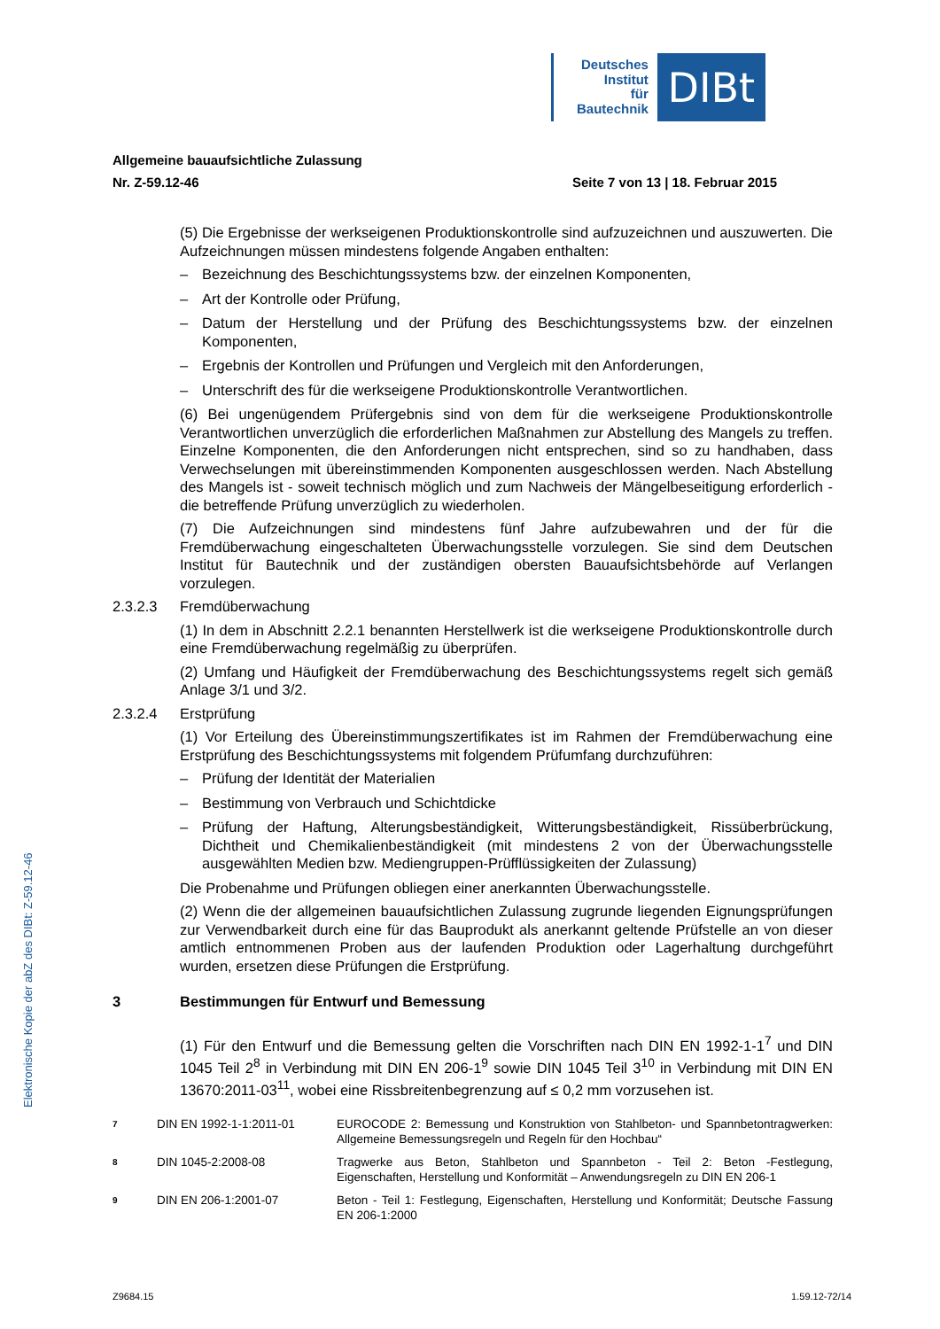Deutsches
Institut
für
Bautechnik
DIBt
Elektronische Kopie der abZ des DIBt: Z-59.12-46
Allgemeine bauaufsichtliche Zulassung
Nr. Z-59.12-46 Seite 7 von 13 | 18. Februar 2015
(5) Die Ergebnisse der werkseigenen Produktionskontrolle sind aufzuzeichnen und auszuwerten. Die Aufzeichnungen müssen mindestens folgende Angaben enthalten:
– Bezeichnung des Beschichtungssystems bzw. der einzelnen Komponenten,
– Art der Kontrolle oder Prüfung,
– Datum der Herstellung und der Prüfung des Beschichtungssystems bzw. der einzelnen Komponenten,
– Ergebnis der Kontrollen und Prüfungen und Vergleich mit den Anforderungen,
– Unterschrift des für die werkseigene Produktionskontrolle Verantwortlichen.
(6) Bei ungenügendem Prüfergebnis sind von dem für die werkseigene Produktionskontrolle Verantwortlichen unverzüglich die erforderlichen Maßnahmen zur Abstellung des Mangels zu treffen. Einzelne Komponenten, die den Anforderungen nicht entsprechen, sind so zu handhaben, dass Verwechselungen mit übereinstimmenden Komponenten ausgeschlossen werden. Nach Abstellung des Mangels ist - soweit technisch möglich und zum Nachweis der Mängelbeseitigung erforderlich - die betreffende Prüfung unverzüglich zu wiederholen.
(7) Die Aufzeichnungen sind mindestens fünf Jahre aufzubewahren und der für die Fremdüberwachung eingeschalteten Überwachungsstelle vorzulegen. Sie sind dem Deutschen Institut für Bautechnik und der zuständigen obersten Bauaufsichtsbehörde auf Verlangen vorzulegen.
2.3.2.3 Fremdüberwachung
(1) In dem in Abschnitt 2.2.1 benannten Herstellwerk ist die werkseigene Produktionskontrolle durch eine Fremdüberwachung regelmäßig zu überprüfen.
(2) Umfang und Häufigkeit der Fremdüberwachung des Beschichtungssystems regelt sich gemäß Anlage 3/1 und 3/2.
2.3.2.4 Erstprüfung
(1) Vor Erteilung des Übereinstimmungszertifikates ist im Rahmen der Fremdüberwachung eine Erstprüfung des Beschichtungssystems mit folgendem Prüfumfang durchzuführen:
– Prüfung der Identität der Materialien
– Bestimmung von Verbrauch und Schichtdicke
– Prüfung der Haftung, Alterungsbeständigkeit, Witterungsbeständigkeit, Rissüberbrückung, Dichtheit und Chemikalienbeständigkeit (mit mindestens 2 von der Überwachungsstelle ausgewählten Medien bzw. Mediengruppen-Prüfflüssigkeiten der Zulassung)
Die Probenahme und Prüfungen obliegen einer anerkannten Überwachungsstelle.
(2) Wenn die der allgemeinen bauaufsichtlichen Zulassung zugrunde liegenden Eignungsprüfungen zur Verwendbarkeit durch eine für das Bauprodukt als anerkannt geltende Prüfstelle an von dieser amtlich entnommenen Proben aus der laufenden Produktion oder Lagerhaltung durchgeführt wurden, ersetzen diese Prüfungen die Erstprüfung.
3 Bestimmungen für Entwurf und Bemessung
(1) Für den Entwurf und die Bemessung gelten die Vorschriften nach DIN EN 1992-1-1<sup>7</sup> und DIN 1045 Teil 2<sup>8</sup> in Verbindung mit DIN EN 206-1<sup>9</sup> sowie DIN 1045 Teil 3<sup>10</sup> in Verbindung mit DIN EN 13670:2011-03<sup>11</sup>, wobei eine Rissbreitenbegrenzung auf ≤ 0,2 mm vorzusehen ist.
7 DIN EN 1992-1-1:2011-01 EUROCODE 2: Bemessung und Konstruktion von Stahlbeton- und Spannbetontragwerken: Allgemeine Bemessungsregeln und Regeln für den Hochbau“
8 DIN 1045-2:2008-08 Tragwerke aus Beton, Stahlbeton und Spannbeton - Teil 2: Beton -Festlegung, Eigenschaften, Herstellung und Konformität – Anwendungsregeln zu DIN EN 206-1
9 DIN EN 206-1:2001-07 Beton - Teil 1: Festlegung, Eigenschaften, Herstellung und Konformität; Deutsche Fassung EN 206-1:2000
Z9684.15 1.59.12-72/14